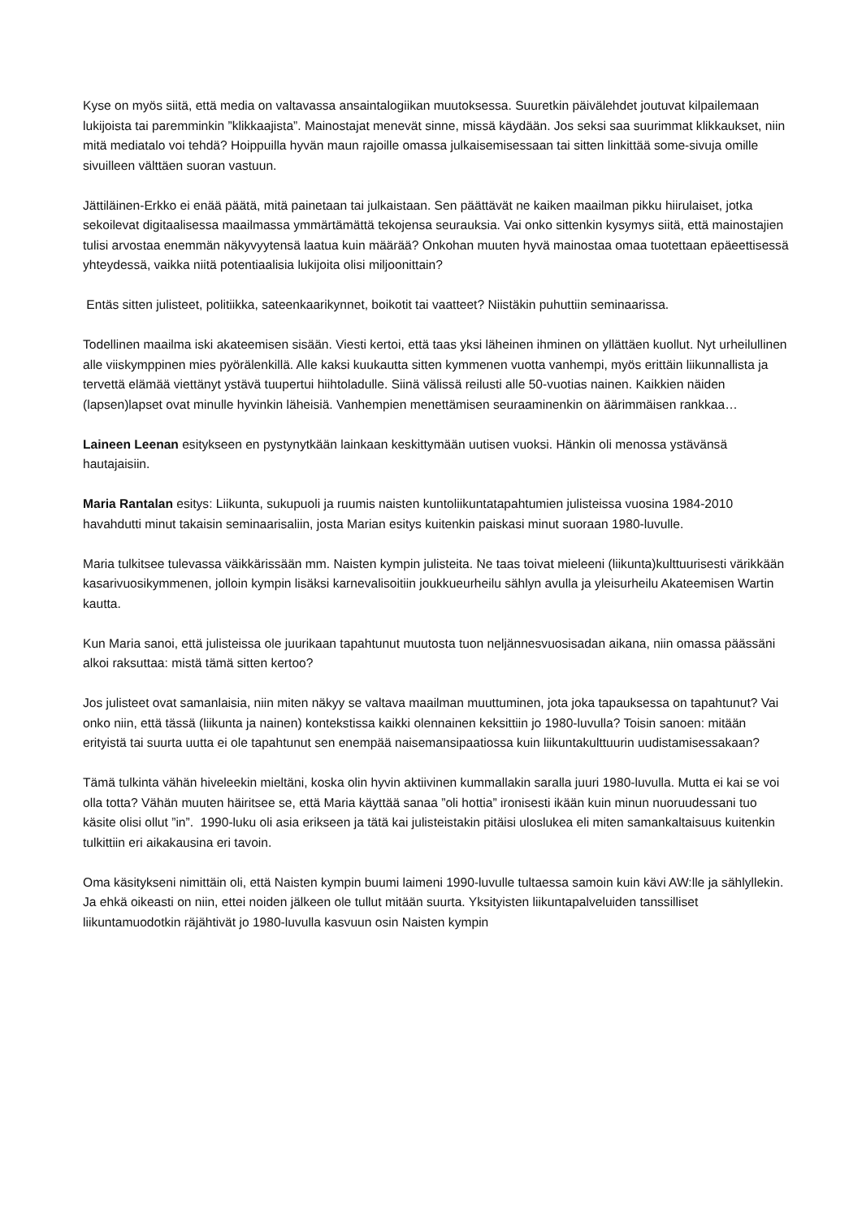Kyse on myös siitä, että media on valtavassa ansaintalogiikan muutoksessa. Suuretkin päivälehdet joutuvat kilpailemaan lukijoista tai paremminkin ”klikkaajista”. Mainostajat menevät sinne, missä käydään. Jos seksi saa suurimmat klikkaukset, niin mitä mediatalo voi tehdä? Hoippuilla hyvän maun rajoille omassa julkaisemisessaan tai sitten linkittää some-sivuja omille sivuilleen välttäen suoran vastuun.
Jättiläinen-Erkko ei enää päätä, mitä painetaan tai julkaistaan. Sen päättävät ne kaiken maailman pikku hiirulaiset, jotka sekoilevat digitaalisessa maailmassa ymmärtämättä tekojensa seurauksia. Vai onko sittenkin kysymys siitä, että mainostajien tulisi arvostaa enemmän näkyvyytensä laatua kuin määrää? Onkohan muuten hyvä mainostaa omaa tuotettaan epäeettisessä yhteydessä, vaikka niitä potentiaalisia lukijoita olisi miljoonittain?
Entäs sitten julisteet, politiikka, sateenkaarikynnet, boikotit tai vaatteet? Niistäkin puhuttiin seminaarissa.
Todellinen maailma iski akateemisen sisään. Viesti kertoi, että taas yksi läheinen ihminen on yllättäen kuollut. Nyt urheilullinen alle viiskymppinen mies pyörälenkillä. Alle kaksi kuukautta sitten kymmenen vuotta vanhempi, myös erittäin liikunnallista ja tervettä elämää viettänyt ystävä tuupertui hiihtoladulle. Siinä välissä reilusti alle 50-vuotias nainen. Kaikkien näiden (lapsen)lapset ovat minulle hyvinkin läheisiä. Vanhempien menettämisen seuraaminenkin on äärimmäisen rankkaa…
Laineen Leenan esitykseen en pystynytkään lainkaan keskittymään uutisen vuoksi. Hänkin oli menossa ystävänsä hautajaisiin.
Maria Rantalan esitys: Liikunta, sukupuoli ja ruumis naisten kuntoliikuntatapahtumien julisteissa vuosina 1984-2010 havahdutti minut takaisin seminaarisaliin, josta Marian esitys kuitenkin paiskasi minut suoraan 1980-luvulle.
Maria tulkitsee tulevassa väikkärissään mm. Naisten kympin julisteita. Ne taas toivat mieleeni (liikunta)kulttuurisesti värikkään kasarivuosikymmenen, jolloin kympin lisäksi karnevalisoitiin joukkueurheilu sählyn avulla ja yleisurheilu Akateemisen Wartin kautta.
Kun Maria sanoi, että julisteissa ole juurikaan tapahtunut muutosta tuon neljännesvuosisadan aikana, niin omassa päässäni alkoi raksuttaa: mistä tämä sitten kertoo?
Jos julisteet ovat samanlaisia, niin miten näkyy se valtava maailman muuttuminen, jota joka tapauksessa on tapahtunut? Vai onko niin, että tässä (liikunta ja nainen) kontekstissa kaikki olennainen keksittiin jo 1980-luvulla? Toisin sanoen: mitään erityistä tai suurta uutta ei ole tapahtunut sen enempää naisemansipaatiossa kuin liikuntakulttuurin uudistamisessakaan?
Tämä tulkinta vähän hiveleekin mieltäni, koska olin hyvin aktiivinen kummallakin saralla juuri 1980-luvulla. Mutta ei kai se voi olla totta? Vähän muuten häiritsee se, että Maria käyttää sanaa ”oli hottia” ironisesti ikään kuin minun nuoruudessani tuo käsite olisi ollut ”in”. 1990-luku oli asia erikseen ja tätä kai julisteistakin pitäisi uloslukea eli miten samankaltaisuus kuitenkin tulkittiin eri aikakausina eri tavoin.
Oma käsitykseni nimittäin oli, että Naisten kympin buumi laimeni 1990-luvulle tultaessa samoin kuin kävi AW:lle ja sählyllekin. Ja ehkä oikeasti on niin, ettei noiden jälkeen ole tullut mitään suurta. Yksityisten liikuntapalveluiden tanssilliset liikuntamuodotkin räjähtivät jo 1980-luvulla kasvuun osin Naisten kympin